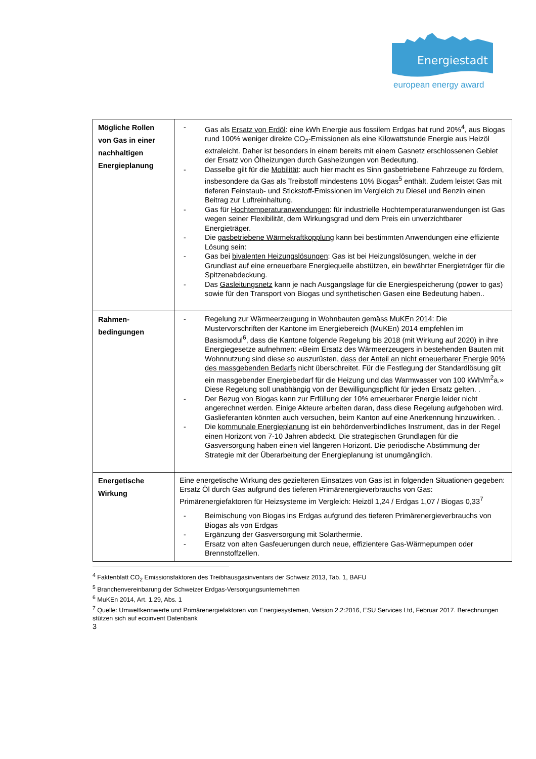Energiestadt
european energy award
| Mögliche Rollen von Gas in einer nachhaltigen Energieplanung | - Gas als Ersatz von Erdöl : eine kWh Energie aus fossilem Erdgas hat rund 20%<sup>4</sup>, aus Biogas rund 100% weniger direkte CO<sub>2</sub>-Emissionen als eine Kilowattstunde Energie aus Heizöl extraleicht. Daher ist besonders in einem bereits mit einem Gasnetz erschlossenen Gebiet der Ersatz von Ölheizungen durch Gasheizungen von Bedeutung. - Dasselbe gilt für die Mobilität : auch hier macht es Sinn gasbetriebene Fahrzeuge zu fördern, insbesondere da Gas als Treibstoff mindestens 10% Biogas<sup>5</sup> enthält. Zudem leistet Gas mit tieferen Feinstaub- und Stickstoff-Emissionen im Vergleich zu Diesel und Benzin einen Beitrag zur Luftreinhaltung. - Gas für Hochtemperaturanwendungen : für industrielle Hochtemperaturanwendungen ist Gas wegen seiner Flexibilität, dem Wirkungsgrad und dem Preis ein unverzichtbarer Energieträger. - Die gasbetriebene Wärmekraftkopplung kann bei bestimmten Anwendungen eine effiziente Lösung sein: - Gas bei bivalenten Heizungslösungen : Gas ist bei Heizungslösungen, welche in der Grundlast auf eine erneuerbare Energiequelle abstützen, ein bewährter Energieträger für die Spitzenabdeckung. - Das Gasleitungsnetz kann je nach Ausgangslage für die Energiespeicherung (power to gas) sowie für den Transport von Biogas und synthetischen Gasen eine Bedeutung haben.. |
| Rahmen- bedingungen | - Regelung zur Wärmeerzeugung in Wohnbauten gemäss MuKEn 2014: Die Mustervorschriften der Kantone im Energiebereich (MuKEn) 2014 empfehlen im Basismodul<sup>6</sup>, dass die Kantone folgende Regelung bis 2018 (mit Wirkung auf 2020) in ihre Energiegesetze aufnehmen: «Beim Ersatz des Wärmeerzeugers in bestehenden Bauten mit Wohnnutzung sind diese so auszurüsten, dass der Anteil an nicht erneuerbarer Energie 90% des massgebenden Bedarfs nicht überschreitet. Für die Festlegung der Standardlösung gilt ein massgebender Energiebedarf für die Heizung und das Warmwasser von 100 kWh/m<sup>2</sup>a.» Diese Regelung soll unabhängig von der Bewilligungspflicht für jeden Ersatz gelten. . - Der Bezug von Biogas kann zur Erfüllung der 10% erneuerbarer Energie leider nicht angerechnet werden. Einige Akteure arbeiten daran, dass diese Regelung aufgehoben wird. Gaslieferanten könnten auch versuchen, beim Kanton auf eine Anerkennung hinzuwirken. . - Die kommunale Energieplanung ist ein behördenverbindliches Instrument, das in der Regel einen Horizont von 7-10 Jahren abdeckt. Die strategischen Grundlagen für die Gasversorgung haben einen viel längeren Horizont. Die periodische Abstimmung der Strategie mit der Überarbeitung der Energieplanung ist unumgänglich. |
| Energetische Wirkung | Eine energetische Wirkung des gezielteren Einsatzes von Gas ist in folgenden Situationen gegeben: Ersatz Öl durch Gas aufgrund des tieferen Primärenergieverbrauchs von Gas: Primärenergiefaktoren für Heizsysteme im Vergleich: Heizöl 1,24 / Erdgas 1,07 / Biogas 0,33<sup>7</sup> - Beimischung von Biogas ins Erdgas aufgrund des tieferen Primärenergieverbrauchs von Biogas als von Erdgas - Ergänzung der Gasversorgung mit Solarthermie. - Ersatz von alten Gasfeuerungen durch neue, effizientere Gas-Wärmepumpen oder Brennstoffzellen. |
<sup>4</sup> Faktenblatt CO<sub>2</sub> Emissionsfaktoren des Treibhausgasinventars der Schweiz 2013, Tab. 1, BAFU
<sup>5</sup> Branchenvereinbarung der Schweizer Erdgas-Versorgungsunternehmen
<sup>6</sup> MuKEn 2014, Art. 1.29, Abs. 1
<sup>7</sup> Quelle: Umweltkennwerte und Primärenergiefaktoren von Energiesystemen, Version 2.2:2016, ESU Services Ltd, Februar 2017. Berechnungen stützen sich auf ecoinvent Datenbank
3